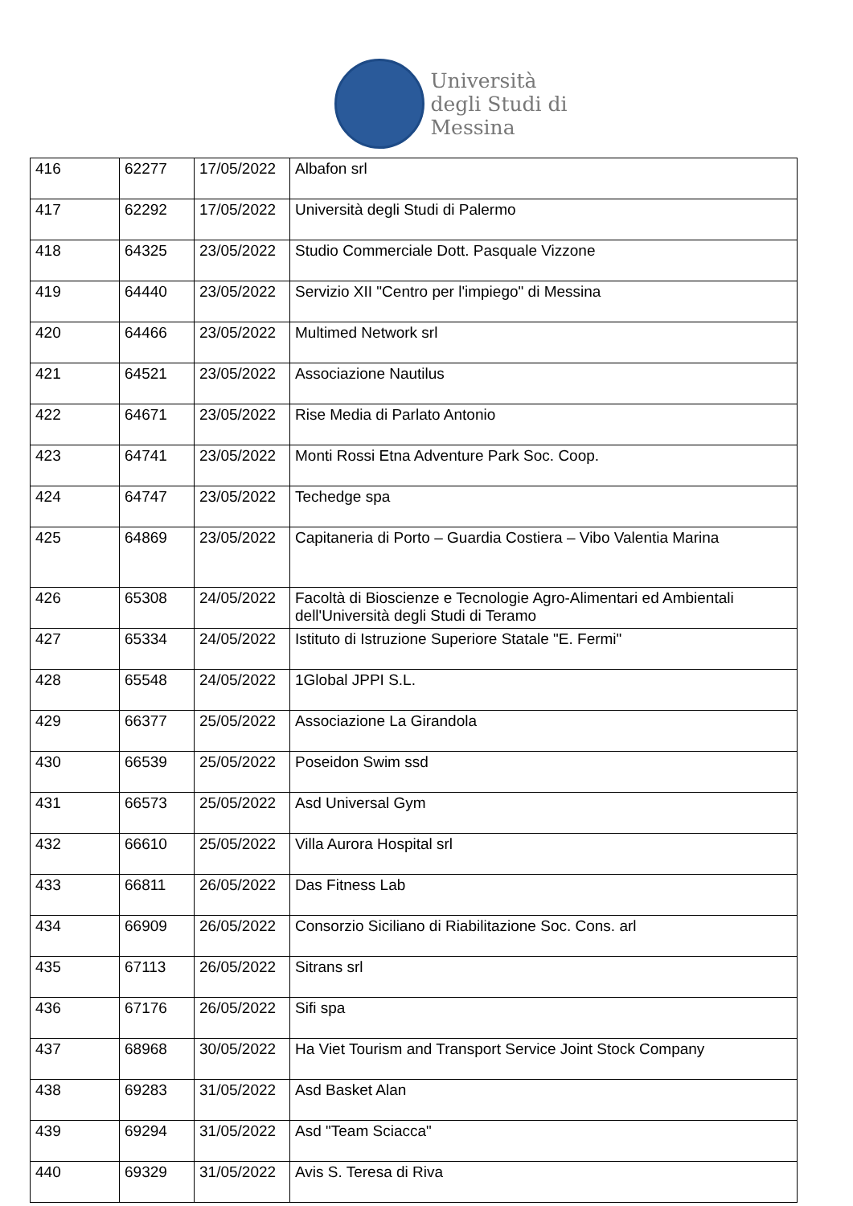Università
degli Studi di
Messina
| 416 | 62277 | 17/05/2022 | Albafon srl |
| 417 | 62292 | 17/05/2022 | Università degli Studi di Palermo |
| 418 | 64325 | 23/05/2022 | Studio Commerciale Dott. Pasquale Vizzone |
| 419 | 64440 | 23/05/2022 | Servizio XII "Centro per l'impiego" di Messina |
| 420 | 64466 | 23/05/2022 | Multimed Network srl |
| 421 | 64521 | 23/05/2022 | Associazione Nautilus |
| 422 | 64671 | 23/05/2022 | Rise Media di Parlato Antonio |
| 423 | 64741 | 23/05/2022 | Monti Rossi Etna Adventure Park Soc. Coop. |
| 424 | 64747 | 23/05/2022 | Techedge spa |
| 425 | 64869 | 23/05/2022 | Capitaneria di Porto – Guardia Costiera – Vibo Valentia Marina |
| 426 | 65308 | 24/05/2022 | Facoltà di Bioscienze e Tecnologie Agro-Alimentari ed Ambientali dell'Università degli Studi di Teramo |
| 427 | 65334 | 24/05/2022 | Istituto di Istruzione Superiore Statale "E. Fermi" |
| 428 | 65548 | 24/05/2022 | 1Global JPPI S.L. |
| 429 | 66377 | 25/05/2022 | Associazione La Girandola |
| 430 | 66539 | 25/05/2022 | Poseidon Swim ssd |
| 431 | 66573 | 25/05/2022 | Asd Universal Gym |
| 432 | 66610 | 25/05/2022 | Villa Aurora Hospital srl |
| 433 | 66811 | 26/05/2022 | Das Fitness Lab |
| 434 | 66909 | 26/05/2022 | Consorzio Siciliano di Riabilitazione Soc. Cons. arl |
| 435 | 67113 | 26/05/2022 | Sitrans srl |
| 436 | 67176 | 26/05/2022 | Sifi spa |
| 437 | 68968 | 30/05/2022 | Ha Viet Tourism and Transport Service Joint Stock Company |
| 438 | 69283 | 31/05/2022 | Asd Basket Alan |
| 439 | 69294 | 31/05/2022 | Asd "Team Sciacca" |
| 440 | 69329 | 31/05/2022 | Avis S. Teresa di Riva |